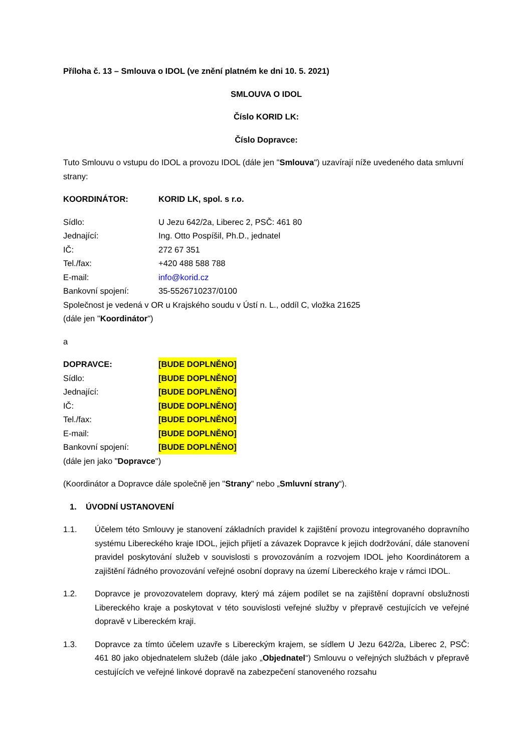Příloha č. 13 – Smlouva o IDOL (ve znění platném ke dni 10. 5. 2021)
SMLOUVA O IDOL
Číslo KORID LK:
Číslo Dopravce:
Tuto Smlouvu o vstupu do IDOL a provozu IDOL (dále jen "Smlouva") uzavírají níže uvedeného data smluvní strany:
KOORDINÁTOR: KORID LK, spol. s r.o.
Sídlo: U Jezu 642/2a, Liberec 2, PSČ: 461 80
Jednající: Ing. Otto Pospíšil, Ph.D., jednatel
IČ: 272 67 351
Tel./fax: +420 488 588 788
E-mail: info@korid.cz
Bankovní spojení: 35-5526710237/0100
Společnost je vedená v OR u Krajského soudu v Ústí n. L., oddíl C, vložka 21625
(dále jen "Koordinátor")
a
DOPRAVCE: [BUDE DOPLNĚNO]
Sídlo: [BUDE DOPLNĚNO]
Jednající: [BUDE DOPLNĚNO]
IČ: [BUDE DOPLNĚNO]
Tel./fax: [BUDE DOPLNĚNO]
E-mail: [BUDE DOPLNĚNO]
Bankovní spojení: [BUDE DOPLNĚNO]
(dále jen jako "Dopravce")
(Koordinátor a Dopravce dále společně jen "Strany" nebo „Smluvní strany“).
1. ÚVODNÍ USTANOVENÍ
1.1. Účelem této Smlouvy je stanovení základních pravidel k zajištění provozu integrovaného dopravního systému Libereckého kraje IDOL, jejich přijetí a závazek Dopravce k jejich dodržování, dále stanovení pravidel poskytování služeb v souvislosti s provozováním a rozvojem IDOL jeho Koordinátorem a zajištění řádného provozování veřejné osobní dopravy na území Libereckého kraje v rámci IDOL.
1.2. Dopravce je provozovatelem dopravy, který má zájem podílet se na zajištění dopravní obslužnosti Libereckého kraje a poskytovat v této souvislosti veřejné služby v přepravě cestujících ve veřejné dopravě v Libereckém kraji.
1.3. Dopravce za tímto účelem uzavře s Libereckým krajem, se sídlem U Jezu 642/2a, Liberec 2, PSČ: 461 80 jako objednatelem služeb (dále jako „Objednatel“) Smlouvu o veřejných službách v přepravě cestujících ve veřejné linkové dopravě na zabezpečení stanoveného rozsahu